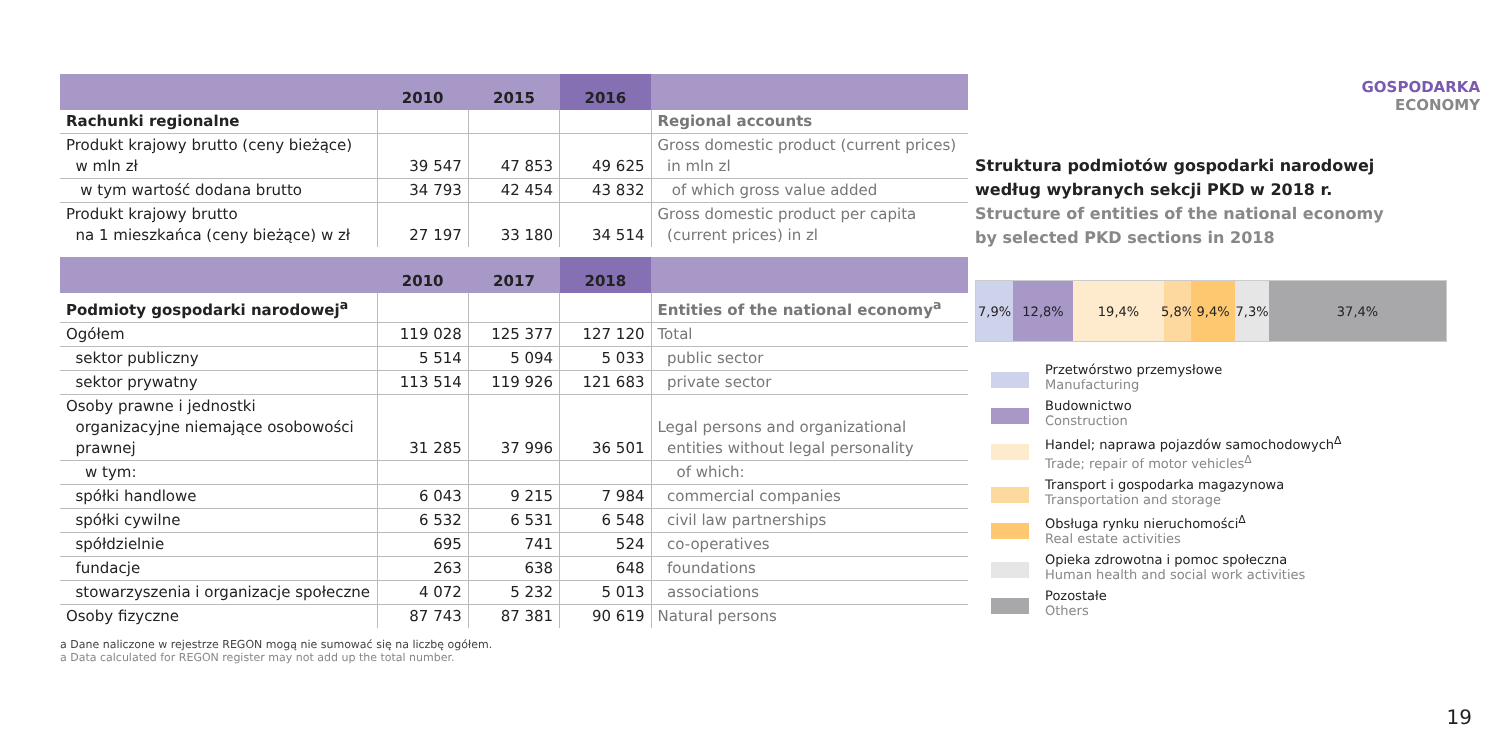| | 2010 | 2015 | 2016 | |
| --- | --- | --- | --- | --- |
| Rachunki regionalne | | | | Regional accounts |
| Produkt krajowy brutto (ceny bieżące) w mln zł | 39 547 | 47 853 | 49 625 | Gross domestic product (current prices) in mln zl |
| w tym wartość dodana brutto | 34 793 | 42 454 | 43 832 | of which gross value added |
| Produkt krajowy brutto na 1 mieszkańca (ceny bieżące) w zł | 27 197 | 33 180 | 34 514 | Gross domestic product per capita (current prices) in zl |
| | 2010 | 2017 | 2018 | |
| --- | --- | --- | --- | --- |
| Podmioty gospodarki narodowej<sup>a</sup> | | | | Entities of the national economy<sup>a</sup> |
| Ogółem | 119 028 | 125 377 | 127 120 | Total |
| sektor publiczny | 5 514 | 5 094 | 5 033 | public sector |
| sektor prywatny | 113 514 | 119 926 | 121 683 | private sector |
| Osoby prawne i jednostki organizacyjne niemające osobowości prawnej | 31 285 | 37 996 | 36 501 | Legal persons and organizational entities without legal personality |
| w tym: | | | | of which: |
| spółki handlowe | 6 043 | 9 215 | 7 984 | commercial companies |
| spółki cywilne | 6 532 | 6 531 | 6 548 | civil law partnerships |
| spółdzielnie | 695 | 741 | 524 | co-operatives |
| fundacje | 263 | 638 | 648 | foundations |
| stowarzyszenia i organizacje społeczne | 4 072 | 5 232 | 5 013 | associations |
| Osoby fizyczne | 87 743 | 87 381 | 90 619 | Natural persons |
a Dane naliczone w rejestrze REGON mogą nie sumować się na liczbę ogółem.
a Data calculated for REGON register may not add up the total number.
GOSPODARKA
ECONOMY
Struktura podmiotów gospodarki narodowej
według wybranych sekcji PKD w 2018 r.
Structure of entities of the national economy
by selected PKD sections in 2018
7,9% 12,8% 19,4% 5,8%
9,4% 7,3% 37,4%
Przetwórstwo przemysłowe
Manufacturing
Budownictwo
Construction
Handel; naprawa pojazdów samochodowych<sup>Δ</sup>
Trade; repair of motor vehicles<sup>Δ</sup>
Transport i gospodarka magazynowa
Transportation and storage
Obsługa rynku nieruchomości<sup>Δ</sup>
Real estate activities
Opieka zdrowotna i pomoc społeczna
Human health and social work activities
Pozostałe
Others
19